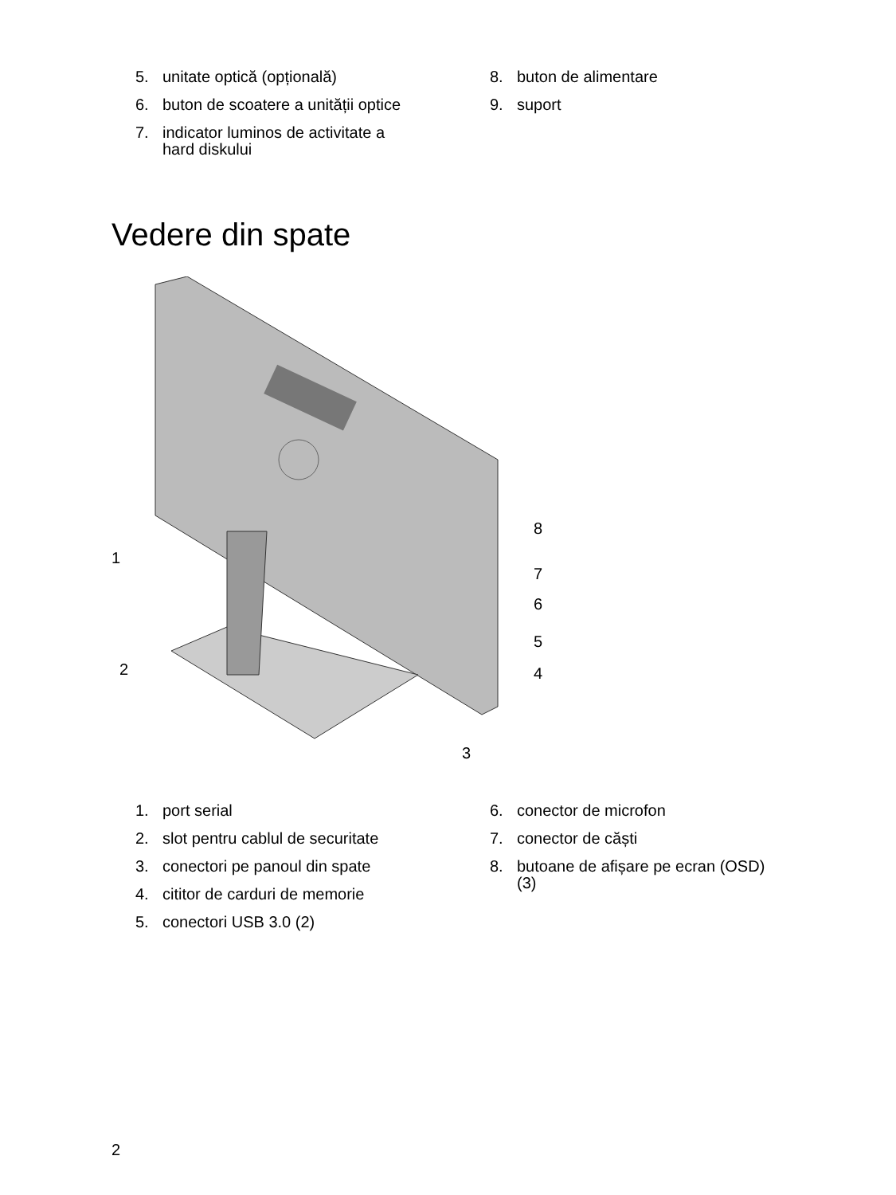5. unitate optică (opțională)
6. buton de scoatere a unității optice
7. indicator luminos de activitate a
hard diskului
8. buton de alimentare
9. suport
Vedere din spate
1
2
3
4
5
6
7
8
1. port serial
2. slot pentru cablul de securitate
3. conectori pe panoul din spate
4. cititor de carduri de memorie
5. conectori USB 3.0 (2)
6. conector de microfon
7. conector de căști
8. butoane de afișare pe ecran (OSD)
(3)
2